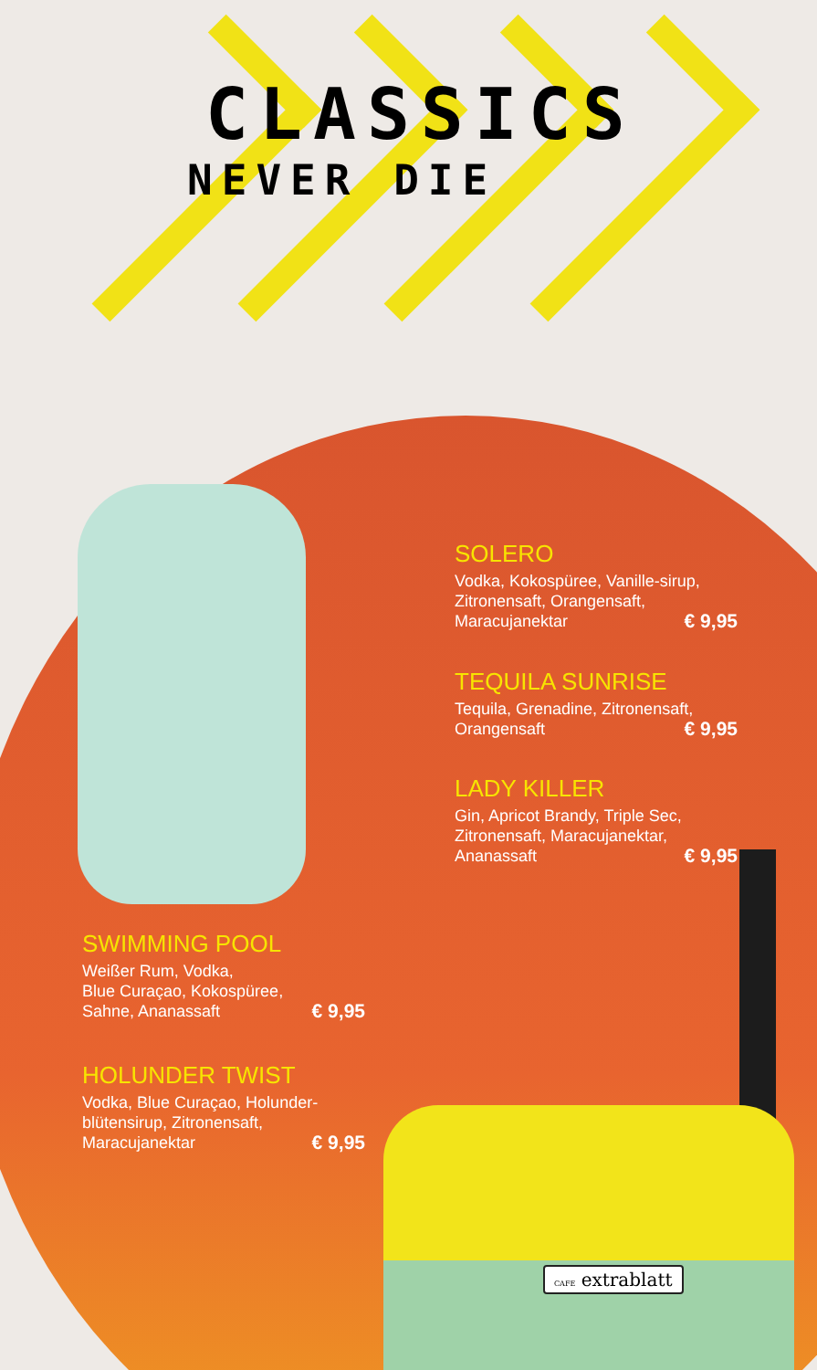CLASSICS
NEVER DIE
SOLERO
Vodka, Kokospüree, Vanille-sirup, Zitronensaft, Orangensaft, Maracujanektar € 9,95
TEQUILA SUNRISE
Tequila, Grenadine, Zitronensaft, Orangensaft € 9,95
LADY KILLER
Gin, Apricot Brandy, Triple Sec, Zitronensaft, Maracujanektar, Ananassaft € 9,95
SWIMMING POOL
Weißer Rum, Vodka,
Blue Curaçao, Kokospüree,
Sahne, Ananassaft € 9,95
HOLUNDER TWIST
Vodka, Blue Curaçao, Holunder-blütensirup, Zitronensaft, Maracujanektar € 9,95
CAFE extrablatt